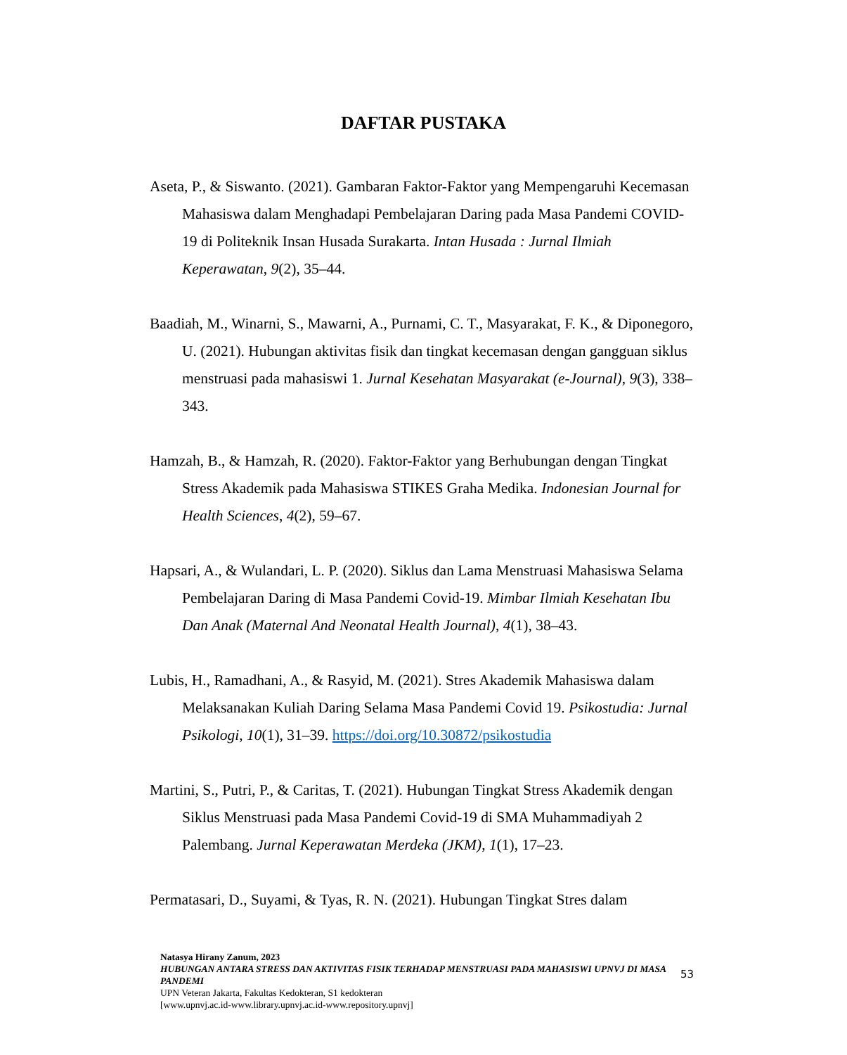DAFTAR PUSTAKA
Aseta, P., & Siswanto. (2021). Gambaran Faktor-Faktor yang Mempengaruhi Kecemasan Mahasiswa dalam Menghadapi Pembelajaran Daring pada Masa Pandemi COVID-19 di Politeknik Insan Husada Surakarta. Intan Husada : Jurnal Ilmiah Keperawatan, 9(2), 35–44.
Baadiah, M., Winarni, S., Mawarni, A., Purnami, C. T., Masyarakat, F. K., & Diponegoro, U. (2021). Hubungan aktivitas fisik dan tingkat kecemasan dengan gangguan siklus menstruasi pada mahasiswi 1. Jurnal Kesehatan Masyarakat (e-Journal), 9(3), 338–343.
Hamzah, B., & Hamzah, R. (2020). Faktor-Faktor yang Berhubungan dengan Tingkat Stress Akademik pada Mahasiswa STIKES Graha Medika. Indonesian Journal for Health Sciences, 4(2), 59–67.
Hapsari, A., & Wulandari, L. P. (2020). Siklus dan Lama Menstruasi Mahasiswa Selama Pembelajaran Daring di Masa Pandemi Covid-19. Mimbar Ilmiah Kesehatan Ibu Dan Anak (Maternal And Neonatal Health Journal), 4(1), 38–43.
Lubis, H., Ramadhani, A., & Rasyid, M. (2021). Stres Akademik Mahasiswa dalam Melaksanakan Kuliah Daring Selama Masa Pandemi Covid 19. Psikostudia: Jurnal Psikologi, 10(1), 31–39. https://doi.org/10.30872/psikostudia
Martini, S., Putri, P., & Caritas, T. (2021). Hubungan Tingkat Stress Akademik dengan Siklus Menstruasi pada Masa Pandemi Covid-19 di SMA Muhammadiyah 2 Palembang. Jurnal Keperawatan Merdeka (JKM), 1(1), 17–23.
Permatasari, D., Suyami, & Tyas, R. N. (2021). Hubungan Tingkat Stres dalam
Natasya Hirany Zanum, 2023
HUBUNGAN ANTARA STRESS DAN AKTIVITAS FISIK TERHADAP MENSTRUASI PADA MAHASISWI UPNVJ DI MASA PANDEMI
UPN Veteran Jakarta, Fakultas Kedokteran, S1 kedokteran
[www.upnvj.ac.id-www.library.upnvj.ac.id-www.repository.upnvj]
53